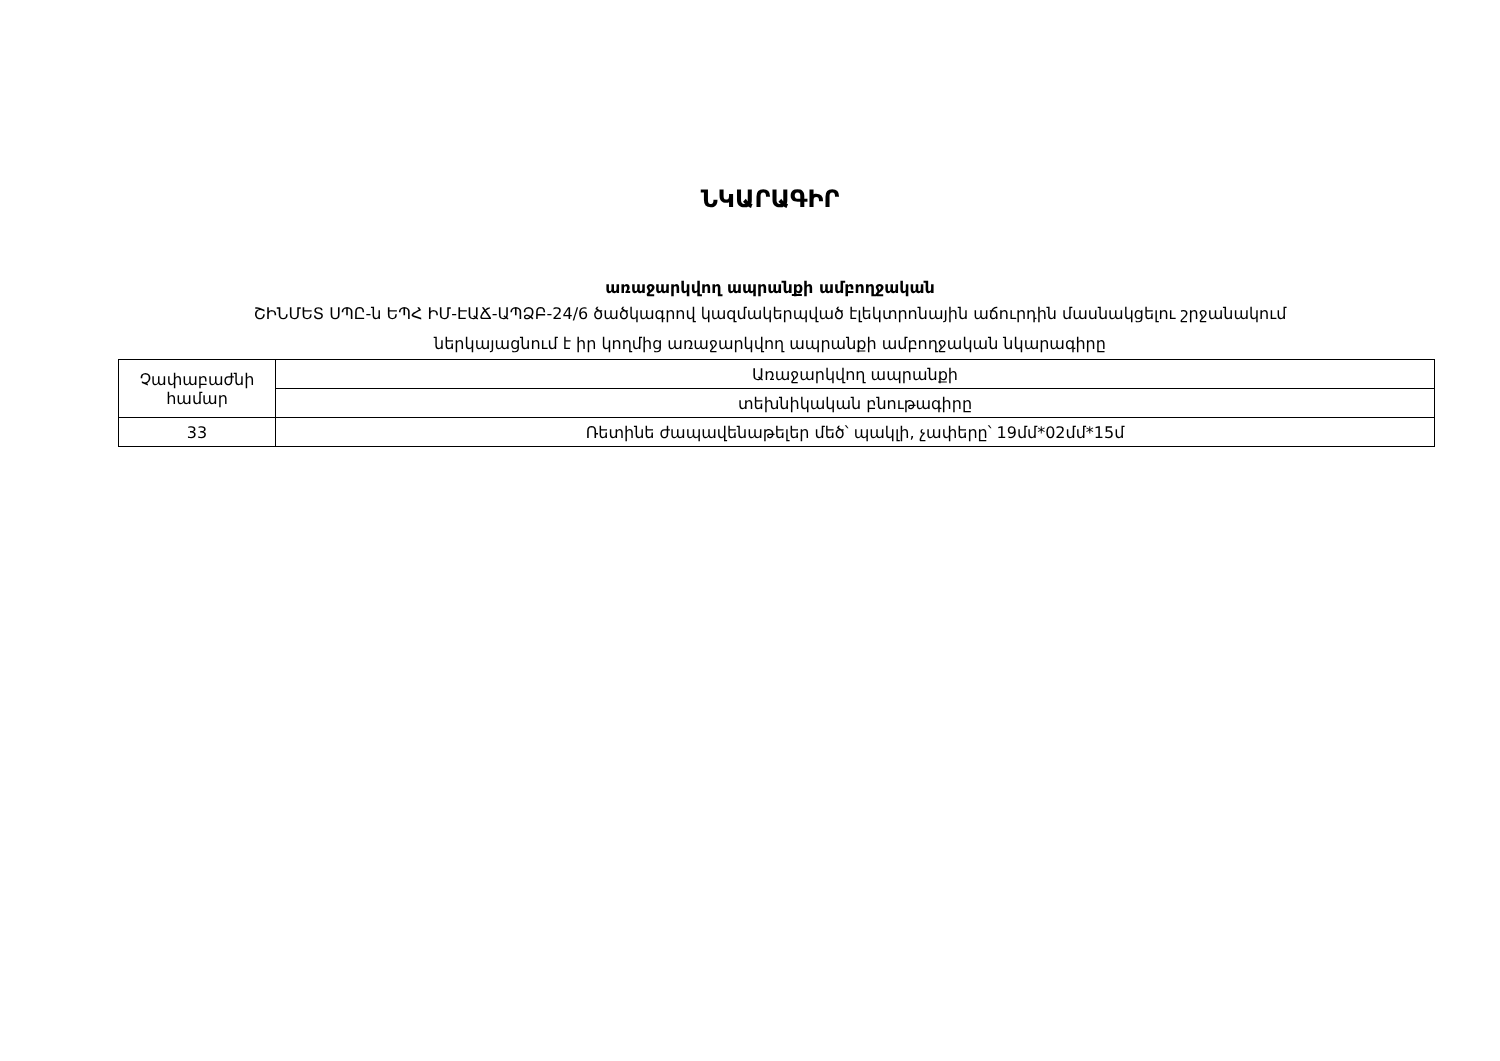ՆԿԱՐԱԳԻՐ
առաջարկվող ապրանքի ամբողջական
ՇԻՆՄԵՏ ՍՊԸ-ն ԵՊՀ ԻՄ-ԷԱՃ-ԱՊՁԲ-24/6 ծածկագրով կազմակերպված էլեկտրոնային աճուրդին մասնակցելու շրջանակում
ներկայացնում է իր կողմից առաջարկվող ապրանքի ամբողջական նկարագիրը
| Չափաբաժնի համար | Առաջարկվող ապրանքի |
| | տեխնիկական բնութագիրը |
| 33 | Ռետինե ժապավենաթելեր մեծ՝ պակլի, չափերը՝ 19մմ*02մմ*15մ |